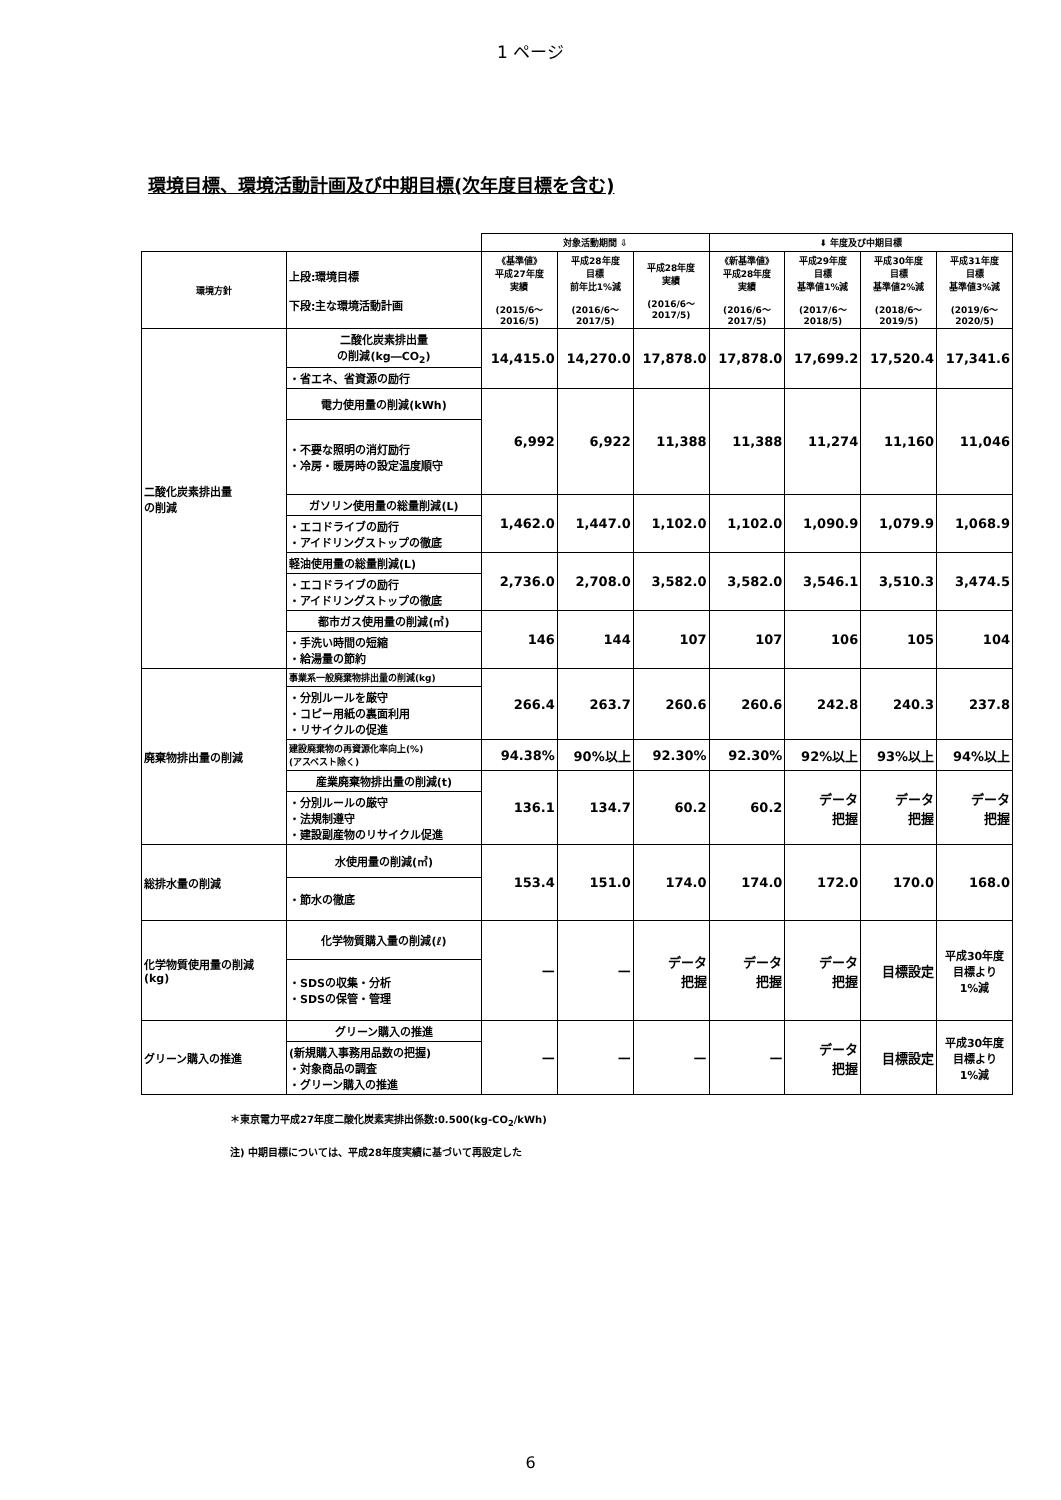1 ページ
環境目標、環境活動計画及び中期目標(次年度目標を含む)
| | | 対象活動期間 ⇩ | | | ⬇ 年度及び中期目標 | | | |
| 環境方針 | 上段:環境目標 下段:主な環境活動計画 | 《基準値》 平成27年度 実績 (2015/6～ 2016/5) | 平成28年度 目標 前年比1%減 (2016/6～ 2017/5) | 平成28年度 実績 (2016/6～ 2017/5) | 《新基準値》 平成28年度 実績 (2016/6～ 2017/5) | 平成29年度 目標 基準値1%減 (2017/6～ 2018/5) | 平成30年度 目標 基準値2%減 (2018/6～ 2019/5) | 平成31年度 目標 基準値3%減 (2019/6～ 2020/5) |
| 二酸化炭素排出量 の削減 | 二酸化炭素排出量 の削減(kg―CO<sub>2</sub>) | 14,415.0 | 14,270.0 | 17,878.0 | 17,878.0 | 17,699.2 | 17,520.4 | 17,341.6 |
| | ・省エネ、省資源の励行 | | | | | | | |
| | 電力使用量の削減(kWh) | 6,992 | 6,922 | 11,388 | 11,388 | 11,274 | 11,160 | 11,046 |
| | ・不要な照明の消灯励行 ・冷房・暖房時の設定温度順守 | | | | | | | |
| | ガソリン使用量の総量削減(L) | 1,462.0 | 1,447.0 | 1,102.0 | 1,102.0 | 1,090.9 | 1,079.9 | 1,068.9 |
| | ・エコドライブの励行 ・アイドリングストップの徹底 | | | | | | | |
| | 軽油使用量の総量削減(L) | 2,736.0 | 2,708.0 | 3,582.0 | 3,582.0 | 3,546.1 | 3,510.3 | 3,474.5 |
| | ・エコドライブの励行 ・アイドリングストップの徹底 | | | | | | | |
| | 都市ガス使用量の削減(㎥) | 146 | 144 | 107 | 107 | 106 | 105 | 104 |
| | ・手洗い時間の短縮 ・給湯量の節約 | | | | | | | |
| 廃棄物排出量の削減 | 事業系一般廃棄物排出量の削減(kg) | 266.4 | 263.7 | 260.6 | 260.6 | 242.8 | 240.3 | 237.8 |
| | ・分別ルールを厳守 ・コピー用紙の裏面利用 ・リサイクルの促進 | | | | | | | |
| | 建設廃棄物の再資源化率向上(%) (アスベスト除く) | 94.38% | 90%以上 | 92.30% | 92.30% | 92%以上 | 93%以上 | 94%以上 |
| | 産業廃棄物排出量の削減(t) | 136.1 | 134.7 | 60.2 | 60.2 | データ 把握 | データ 把握 | データ 把握 |
| | ・分別ルールの厳守 ・法規制遵守 ・建設副産物のリサイクル促進 | | | | | | | |
| 総排水量の削減 | 水使用量の削減(㎥) | 153.4 | 151.0 | 174.0 | 174.0 | 172.0 | 170.0 | 168.0 |
| | ・節水の徹底 | | | | | | | |
| 化学物質使用量の削減 (kg) | 化学物質購入量の削減(ℓ) | — | — | データ 把握 | データ 把握 | データ 把握 | 目標設定 | 平成30年度 目標より 1%減 |
| | ・SDSの収集・分析 ・SDSの保管・管理 | | | | | | | |
| グリーン購入の推進 | グリーン購入の推進 | — | — | — | — | データ 把握 | 目標設定 | 平成30年度 目標より 1%減 |
| | (新規購入事務用品数の把握) ・対象商品の調査 ・グリーン購入の推進 | | | | | | | |
＊東京電力平成27年度二酸化炭素実排出係数:0.500(kg-CO<sub>2</sub>/kWh)
注) 中期目標については、平成28年度実績に基づいて再設定した
6